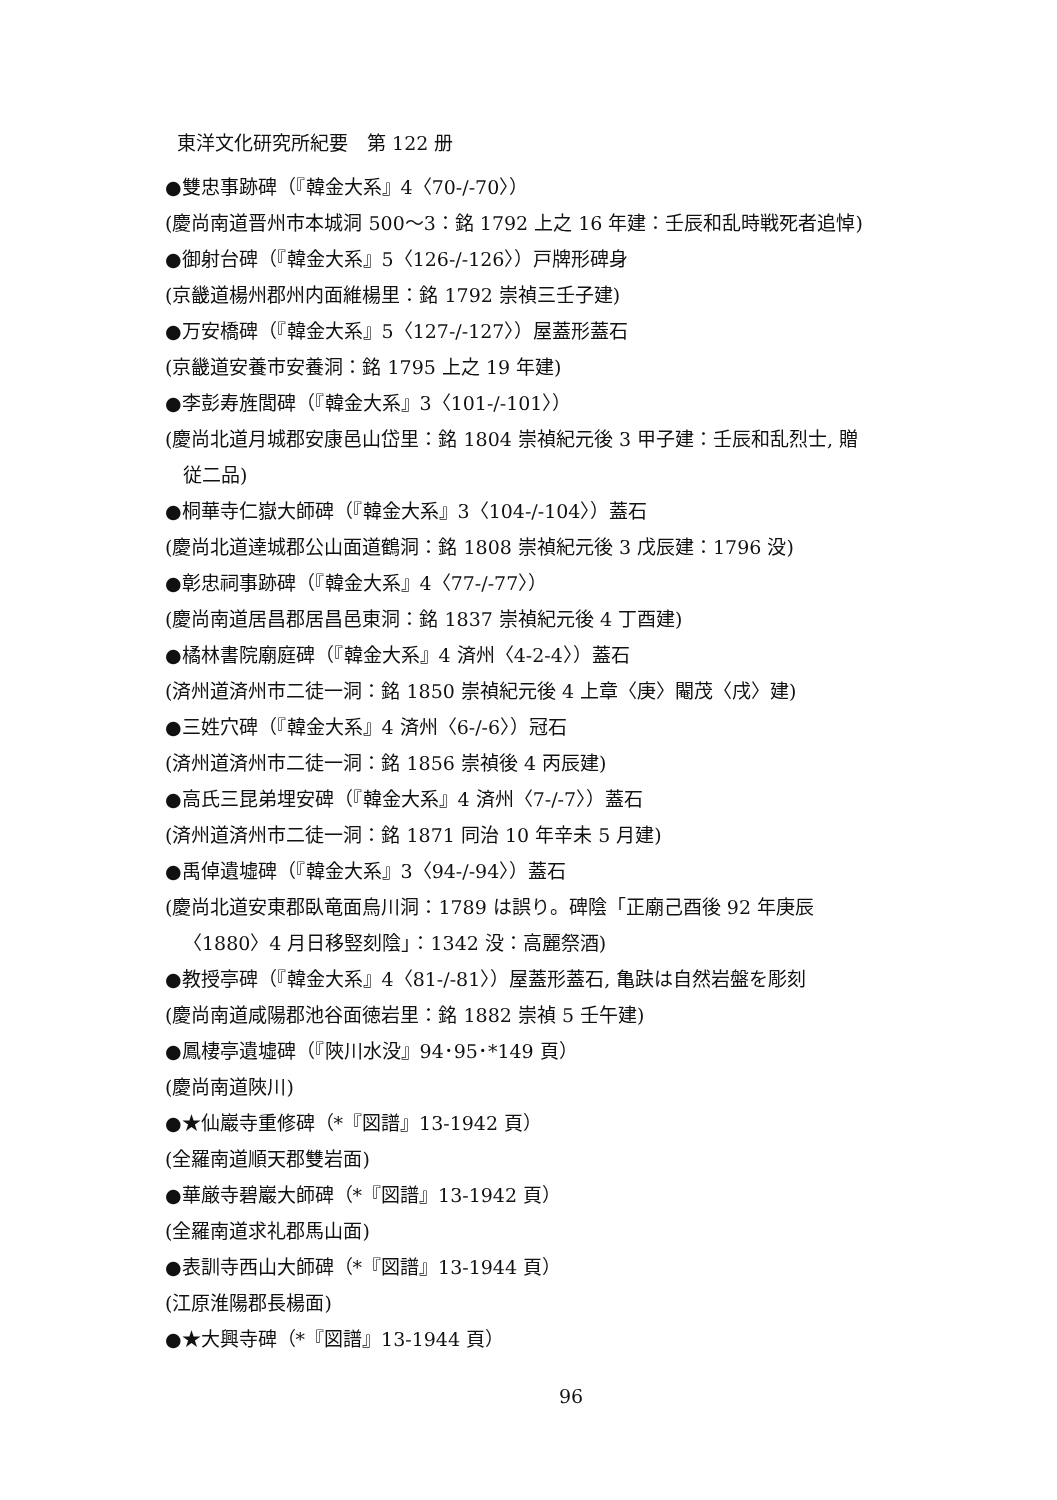東洋文化研究所紀要　第 122 册
●雙忠事跡碑（『韓金大系』4〈70-/-70〉）
(慶尚南道晋州市本城洞 500～3：銘 1792 上之 16 年建：壬辰和乱時戦死者追悼)
●御射台碑（『韓金大系』5〈126-/-126〉）戸牌形碑身
(京畿道楊州郡州内面維楊里：銘 1792 崇禎三壬子建)
●万安橋碑（『韓金大系』5〈127-/-127〉）屋蓋形蓋石
(京畿道安養市安養洞：銘 1795 上之 19 年建)
●李彭寿旌閭碑（『韓金大系』3〈101-/-101〉）
(慶尚北道月城郡安康邑山岱里：銘 1804 崇禎紀元後 3 甲子建：壬辰和乱烈士, 贈
従二品)
●桐華寺仁嶽大師碑（『韓金大系』3〈104-/-104〉）蓋石
(慶尚北道達城郡公山面道鶴洞：銘 1808 崇禎紀元後 3 戊辰建：1796 没)
●彰忠祠事跡碑（『韓金大系』4〈77-/-77〉）
(慶尚南道居昌郡居昌邑東洞：銘 1837 崇禎紀元後 4 丁酉建)
●橘林書院廟庭碑（『韓金大系』4 済州〈4-2-4〉）蓋石
(済州道済州市二徒一洞：銘 1850 崇禎紀元後 4 上章〈庚〉閹茂〈戌〉建)
●三姓穴碑（『韓金大系』4 済州〈6-/-6〉）冠石
(済州道済州市二徒一洞：銘 1856 崇禎後 4 丙辰建)
●高氏三昆弟埋安碑（『韓金大系』4 済州〈7-/-7〉）蓋石
(済州道済州市二徒一洞：銘 1871 同治 10 年辛未 5 月建)
●禹倬遺墟碑（『韓金大系』3〈94-/-94〉）蓋石
(慶尚北道安東郡臥竜面烏川洞：1789 は誤り。碑陰「正廟己酉後 92 年庚辰
〈1880〉4 月日移竪刻陰」：1342 没：高麗祭酒)
●教授亭碑（『韓金大系』4〈81-/-81〉）屋蓋形蓋石, 亀趺は自然岩盤を彫刻
(慶尚南道咸陽郡池谷面徳岩里：銘 1882 崇禎 5 壬午建)
●鳳棲亭遺墟碑（『陜川水没』94･95･*149 頁）
(慶尚南道陜川)
●★仙巖寺重修碑（*『図譜』13-1942 頁）
(全羅南道順天郡雙岩面)
●華厳寺碧巖大師碑（*『図譜』13-1942 頁）
(全羅南道求礼郡馬山面)
●表訓寺西山大師碑（*『図譜』13-1944 頁）
(江原淮陽郡長楊面)
●★大興寺碑（*『図譜』13-1944 頁）
96